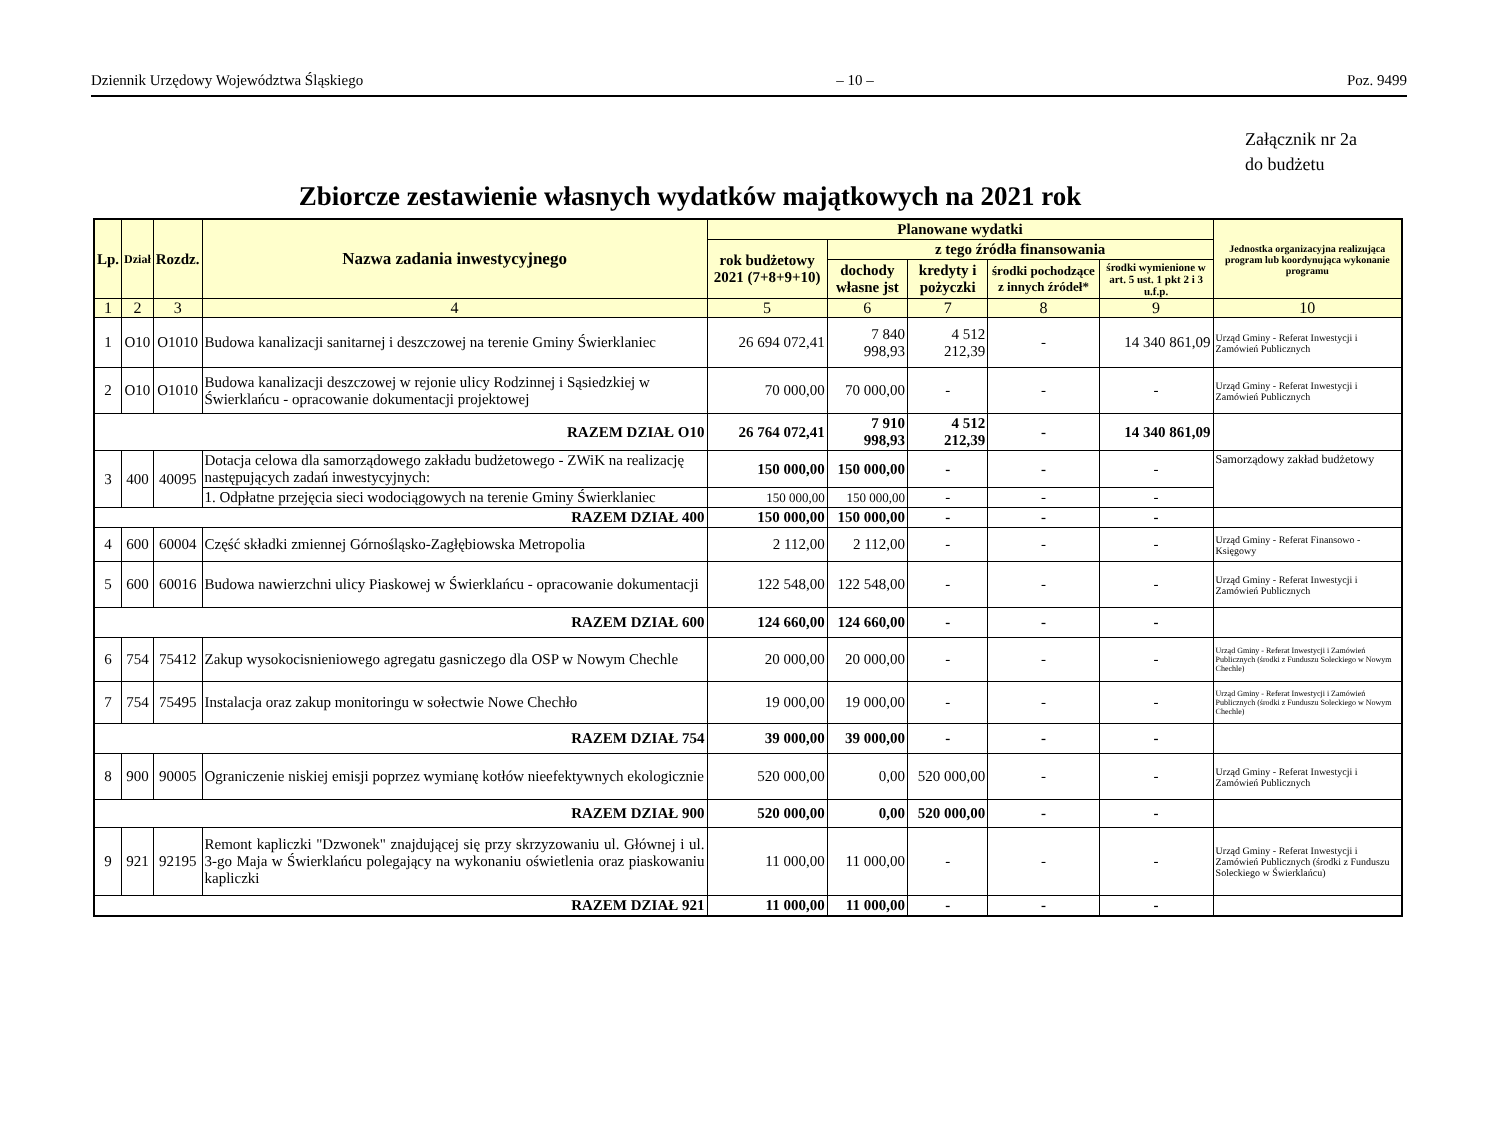Dziennik Urzędowy Województwa Śląskiego – 10 – Poz. 9499
Załącznik nr 2a
do budżetu
Zbiorcze zestawienie własnych wydatków majątkowych na 2021 rok
| Lp. | Dział | Rozdz. | Nazwa zadania inwestycyjnego | Planowane wydatki | | | | | Jednostka organizacyjna realizująca program lub koordynująca wykonanie programu |
| --- | --- | --- | --- | --- | --- | --- | --- | --- | --- |
| | | | | rok budżetowy 2021 (7+8+9+10) | z tego źródła finansowania | | | | |
| | | | | | dochody własne jst | kredyty i pożyczki | środki pochodzące z innych źródeł* | środki wymienione w art. 5 ust. 1 pkt 2 i 3 u.f.p. | |
| 1 | 2 | 3 | 4 | 5 | 6 | 7 | 8 | 9 | 10 |
| 1 | O10 | O1010 | Budowa kanalizacji sanitarnej i deszczowej na terenie Gminy Świerklaniec | 26 694 072,41 | 7 840 998,93 | 4 512 212,39 | - | 14 340 861,09 | Urząd Gminy - Referat Inwestycji i Zamówień Publicznych |
| 2 | O10 | O1010 | Budowa kanalizacji deszczowej w rejonie ulicy Rodzinnej i Sąsiedzkiej w Świerklańcu - opracowanie dokumentacji projektowej | 70 000,00 | 70 000,00 | - | - | - | Urząd Gminy - Referat Inwestycji i Zamówień Publicznych |
| RAZEM DZIAŁ O10 | | | | 26 764 072,41 | 7 910 998,93 | 4 512 212,39 | - | 14 340 861,09 | |
| 3 | 400 | 40095 | Dotacja celowa dla samorządowego zakładu budżetowego - ZWiK na realizację następujących zadań inwestycyjnych: | 150 000,00 | 150 000,00 | - | - | - | Samorządowy zakład budżetowy |
| | | | 1. Odpłatne przejęcia sieci wodociągowych na terenie Gminy Świerklaniec | 150 000,00 | 150 000,00 | - | - | - | |
| RAZEM DZIAŁ 400 | | | | 150 000,00 | 150 000,00 | - | - | - | |
| 4 | 600 | 60004 | Część składki zmiennej Górnośląsko-Zagłębiowska Metropolia | 2 112,00 | 2 112,00 | - | - | - | Urząd Gminy - Referat Finansowo - Księgowy |
| 5 | 600 | 60016 | Budowa nawierzchni ulicy Piaskowej w Świerklańcu - opracowanie dokumentacji | 122 548,00 | 122 548,00 | - | - | - | Urząd Gminy - Referat Inwestycji i Zamówień Publicznych |
| RAZEM DZIAŁ 600 | | | | 124 660,00 | 124 660,00 | - | - | - | |
| 6 | 754 | 75412 | Zakup wysokocisnieniowego agregatu gasniczego dla OSP w Nowym Chechle | 20 000,00 | 20 000,00 | - | - | - | Urząd Gminy - Referat Inwestycji i Zamówień Publicznych (środki z Funduszu Soleckiego w Nowym Chechle) |
| 7 | 754 | 75495 | Instalacja oraz zakup monitoringu w sołectwie Nowe Chechło | 19 000,00 | 19 000,00 | - | - | - | Urząd Gminy - Referat Inwestycji i Zamówień Publicznych (środki z Funduszu Soleckiego w Nowym Chechle) |
| RAZEM DZIAŁ 754 | | | | 39 000,00 | 39 000,00 | - | - | - | |
| 8 | 900 | 90005 | Ograniczenie niskiej emisji poprzez wymianę kotłów nieefektywnych ekologicznie | 520 000,00 | 0,00 | 520 000,00 | - | - | Urząd Gminy - Referat Inwestycji i Zamówień Publicznych |
| RAZEM DZIAŁ 900 | | | | 520 000,00 | 0,00 | 520 000,00 | - | - | |
| 9 | 921 | 92195 | Remont kapliczki "Dzwonek" znajdującej się przy skrzyzowaniu ul. Głównej i ul. 3-go Maja w Świerklańcu polegający na wykonaniu oświetlenia oraz piaskowaniu kapliczki | 11 000,00 | 11 000,00 | - | - | - | Urząd Gminy - Referat Inwestycji i Zamówień Publicznych (środki z Funduszu Soleckiego w Świerklańcu) |
| RAZEM DZIAŁ 921 | | | | 11 000,00 | 11 000,00 | - | - | - | |